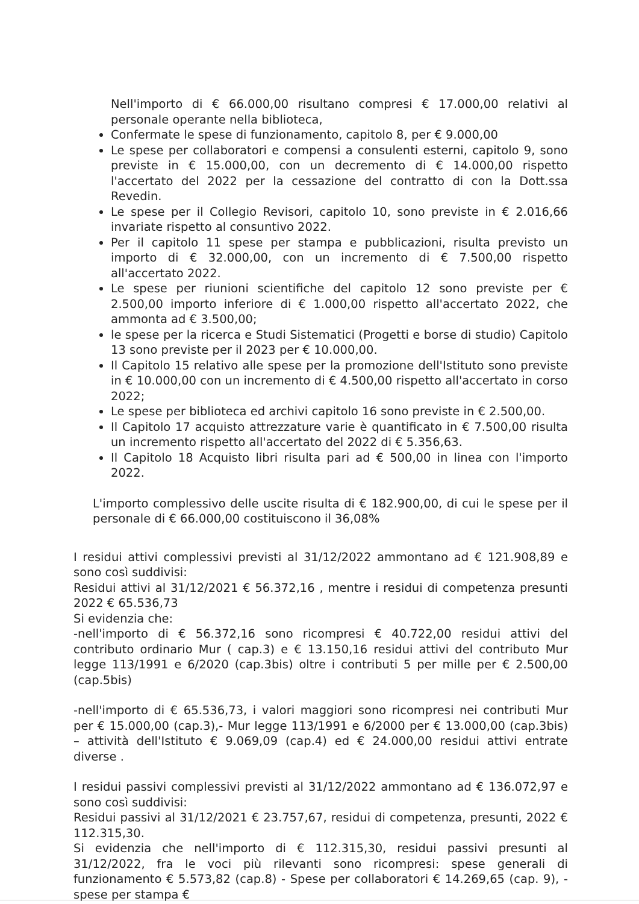Nell'importo di € 66.000,00 risultano compresi € 17.000,00 relativi al personale operante nella biblioteca,
Confermate le spese di funzionamento, capitolo 8, per € 9.000,00
Le spese per collaboratori e compensi a consulenti esterni, capitolo 9, sono previste in € 15.000,00, con un decremento di € 14.000,00 rispetto l'accertato del 2022 per la cessazione del contratto di con la Dott.ssa Revedin.
Le spese per il Collegio Revisori, capitolo 10, sono previste in € 2.016,66 invariate rispetto al consuntivo 2022.
Per il capitolo 11 spese per stampa e pubblicazioni, risulta previsto un importo di € 32.000,00, con un incremento di € 7.500,00 rispetto all'accertato 2022.
Le spese per riunioni scientifiche del capitolo 12 sono previste per € 2.500,00 importo inferiore di € 1.000,00 rispetto all'accertato 2022, che ammonta ad € 3.500,00;
le spese per la ricerca e Studi Sistematici (Progetti e borse di studio) Capitolo 13 sono previste per il 2023 per € 10.000,00.
Il Capitolo 15 relativo alle spese per la promozione dell'Istituto sono previste in € 10.000,00 con un incremento di € 4.500,00 rispetto all'accertato in corso 2022;
Le spese per biblioteca ed archivi capitolo 16 sono previste in € 2.500,00.
Il Capitolo 17 acquisto attrezzature varie è quantificato in € 7.500,00 risulta un incremento rispetto all'accertato del 2022 di € 5.356,63.
Il Capitolo 18 Acquisto libri risulta pari ad € 500,00 in linea con l'importo 2022.
L'importo complessivo delle uscite risulta di € 182.900,00, di cui le spese per il personale di € 66.000,00 costituiscono il 36,08%
I residui attivi complessivi previsti al 31/12/2022 ammontano ad € 121.908,89 e sono così suddivisi:
Residui attivi al 31/12/2021 € 56.372,16 , mentre i residui di competenza presunti 2022 € 65.536,73
Si evidenzia che:
-nell'importo di € 56.372,16 sono ricompresi € 40.722,00 residui attivi del contributo ordinario Mur ( cap.3) e € 13.150,16 residui attivi del contributo Mur legge 113/1991 e 6/2020 (cap.3bis) oltre i contributi 5 per mille per € 2.500,00 (cap.5bis)
-nell'importo di € 65.536,73, i valori maggiori sono ricompresi nei contributi Mur per € 15.000,00 (cap.3),- Mur legge 113/1991 e 6/2000 per € 13.000,00 (cap.3bis) – attività dell'Istituto € 9.069,09 (cap.4) ed € 24.000,00 residui attivi entrate diverse .
I residui passivi complessivi previsti al 31/12/2022 ammontano ad € 136.072,97 e sono così suddivisi:
Residui passivi al 31/12/2021 € 23.757,67, residui di competenza, presunti, 2022 € 112.315,30.
Si evidenzia che nell'importo di € 112.315,30, residui passivi presunti al 31/12/2022, fra le voci più rilevanti sono ricompresi: spese generali di funzionamento € 5.573,82 (cap.8) - Spese per collaboratori € 14.269,65 (cap. 9), - spese per stampa €